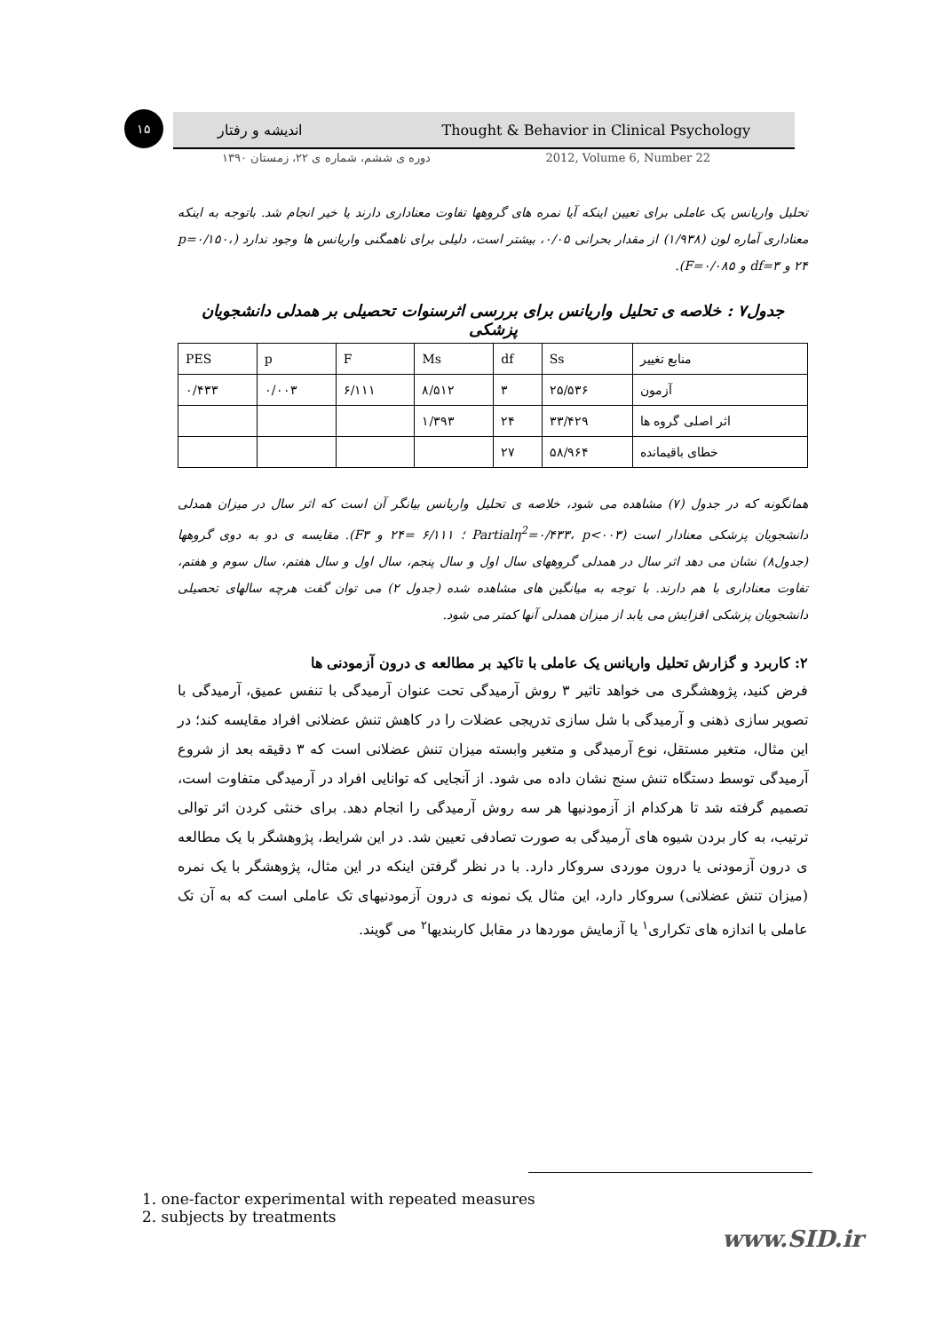۱۵ اندیشه و رفتار Thought & Behavior in Clinical Psychology
دوره ی ششم، شماره ی ۲۲، زمستان ۱۳۹۰ 2012, Volume 6, Number 22
تحلیل واریانس یک عاملی برای تعیین اینکه آیا نمره های گروهها تفاوت معناداری دارند یا خیر انجام شد. باتوجه به اینکه معناداری آماره لون (۱/۹۳۸) از مقدار بحرانی ۰/۰۵، بیشتر است، دلیلی برای ناهمگنی واریانس ها وجود ندارد (p=۰/۱۵۰، ۲۴ و df=۳ و F=۰/۰۸۵).
جدول۷ : خلاصه ی تحلیل واریانس برای بررسی اثرسنوات تحصیلی بر همدلی دانشجویان پزشکی
| منابع تغییر | Ss | df | Ms | F | p | PES |
| --- | --- | --- | --- | --- | --- | --- |
| آزمون | ۲۵/۵۳۶ | ۳ | ۸/۵۱۲ | ۶/۱۱۱ | ۰/۰۰۳ | ۰/۴۳۳ |
| اثر اصلی گروه ها | ۳۳/۴۲۹ | ۲۴ | ۱/۳۹۳ | | | |
| خطای باقیمانده | ۵۸/۹۶۴ | ۲۷ | | | | |
همانگونه که در جدول (۷) مشاهده می شود، خلاصه ی تحلیل واریانس بیانگر آن است که اثر سال در میزان همدلی دانشجویان پزشکی معنادار است (Partialη<sup>2</sup>=۰/۴۳۳، p<۰۰۳ ؛ ۶/۱۱۱ =۲۴ و F۳). مقایسه ی دو به دوی گروهها (جدول۸) نشان می دهد اثر سال در همدلی گروههای سال اول و سال پنجم، سال اول و سال هفتم، سال سوم و هفتم، تفاوت معناداری با هم دارند. با توجه به میانگین های مشاهده شده (جدول ۲) می توان گفت هرچه سالهای تحصیلی دانشجویان پزشکی افزایش می یابد از میزان همدلی آنها کمتر می شود.
۲: کاربرد و گزارش تحلیل واریانس یک عاملی با تاکید بر مطالعه ی درون آزمودنی ها
فرض کنید، پژوهشگری می خواهد تاثیر ۳ روش آرمیدگی تحت عنوان آرمیدگی با تنفس عمیق، آرمیدگی با تصویر سازی ذهنی و آرمیدگی با شل سازی تدریجی عضلات را در کاهش تنش عضلانی افراد مقایسه کند؛ در این مثال، متغیر مستقل، نوع آرمیدگی و متغیر وابسته میزان تنش عضلانی است که ۳ دقیقه بعد از شروع آرمیدگی توسط دستگاه تنش سنج نشان داده می شود. از آنجایی که توانایی افراد در آرمیدگی متفاوت است، تصمیم گرفته شد تا هرکدام از آزمودنیها هر سه روش آرمیدگی را انجام دهد. برای خنثی کردن اثر توالی ترتیب، به کار بردن شیوه های آرمیدگی به صورت تصادفی تعیین شد. در این شرایط، پژوهشگر با یک مطالعه ی درون آزمودنی یا درون موردی سروکار دارد. با در نظر گرفتن اینکه در این مثال، پژوهشگر با یک نمره (میزان تنش عضلانی) سروکار دارد، این مثال یک نمونه ی درون آزمودنیهای تک عاملی است که به آن تک عاملی با اندازه های تکراری<sup>۱</sup> یا آزمایش موردها در مقابل کاربندیها<sup>۲</sup> می گویند.
1. one-factor experimental with repeated measures
2. subjects by treatments
www.SID.ir